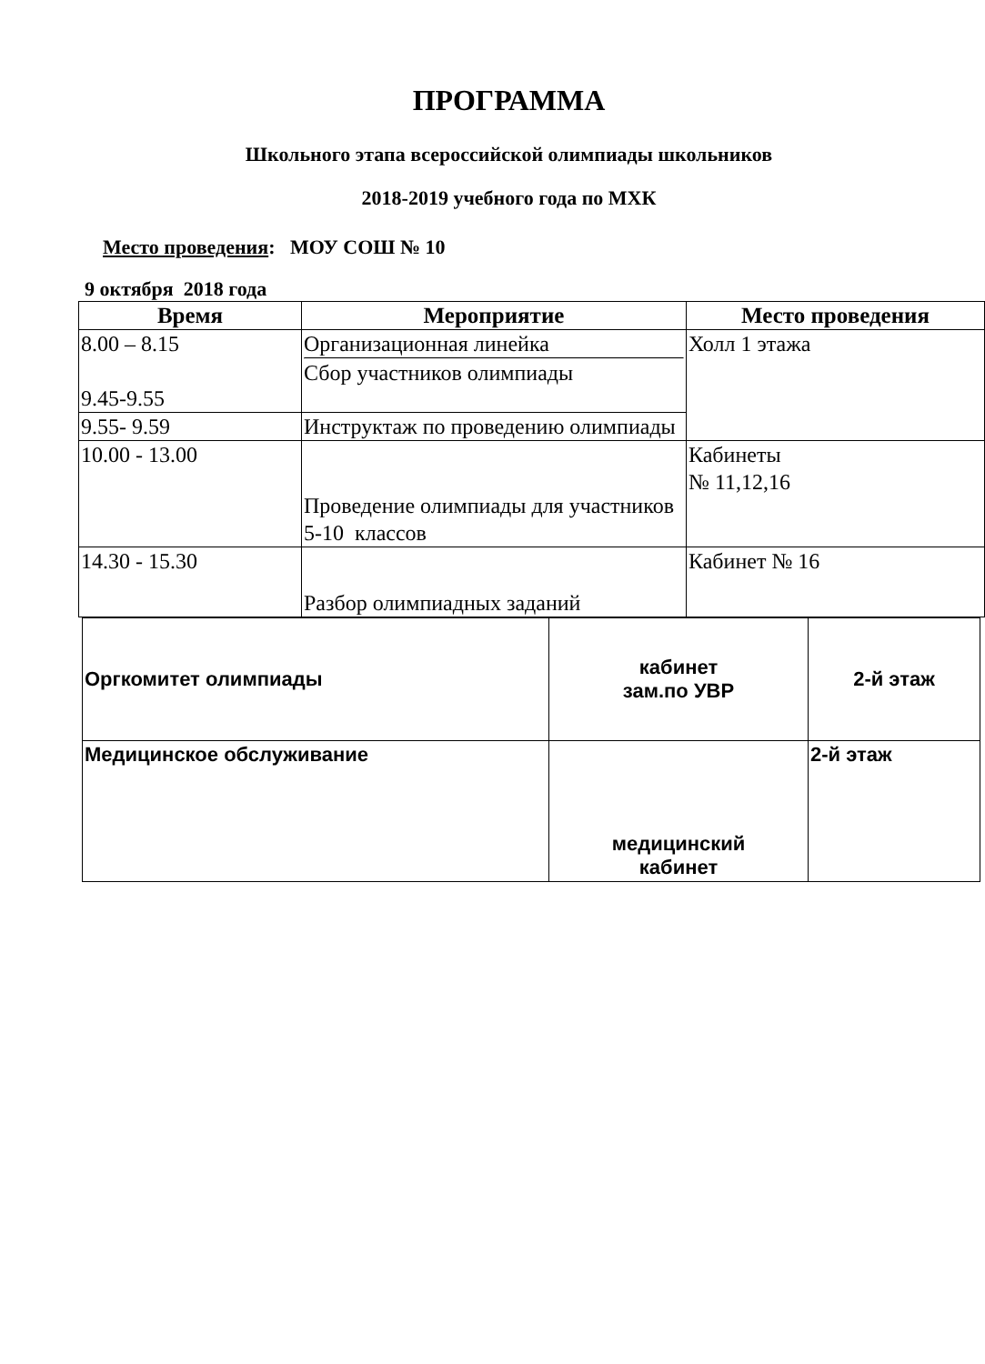ПРОГРАММА
Школьного этапа всероссийской олимпиады школьников
2018-2019 учебного года по МХК
Место проведения: МОУ СОШ № 10
9 октября 2018 года
| Время | Мероприятие | Место проведения |
| --- | --- | --- |
| 8.00 – 8.15 9.45-9.55 | Организационная линейка Сбор участников олимпиады | Холл 1 этажа |
| 9.55- 9.59 | Инструктаж по проведению олимпиады | |
| 10.00 - 13.00 | Проведение олимпиады для участников 5-10 классов | Кабинеты № 11,12,16 |
| 14.30 - 15.30 | Разбор олимпиадных заданий | Кабинет № 16 |
| Оргкомитет олимпиады | кабинет зам.по УВР | 2-й этаж |
| Медицинское обслуживание | медицинский кабинет | 2-й этаж |